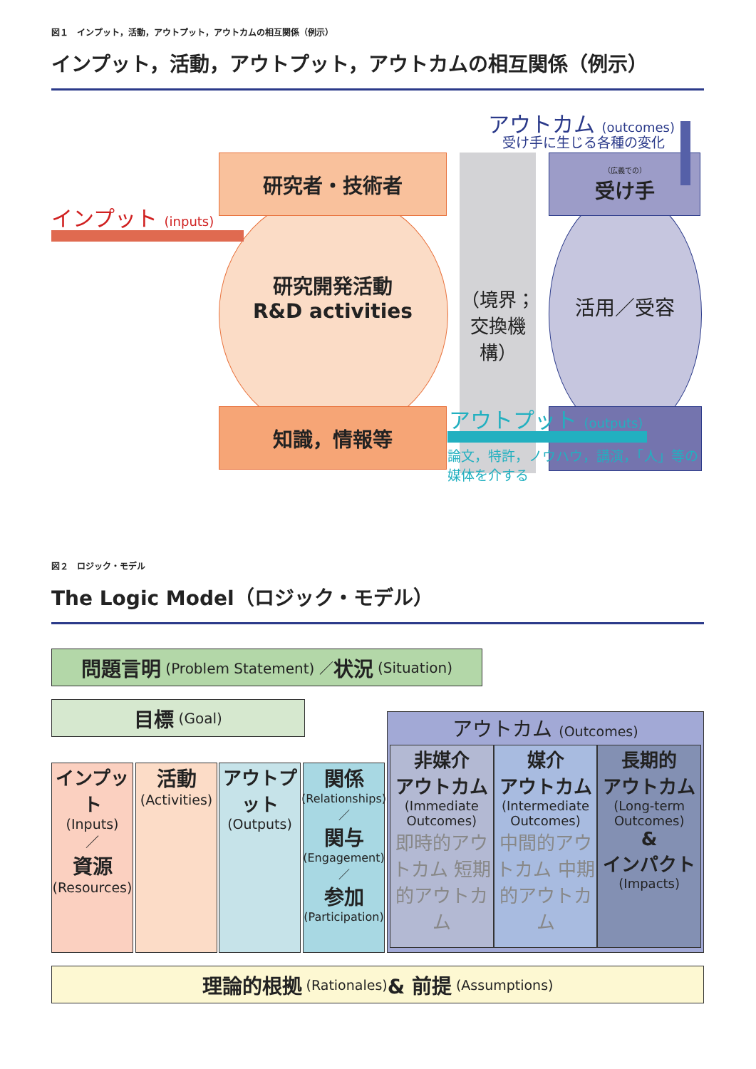図１　インプット，活動，アウトプット，アウトカムの相互関係（例示）
インプット，活動，アウトプット，アウトカムの相互関係（例示）
研究者・技術者 （広義での）
受け手
アウトカム (outcomes)
受け手に生じる各種の変化
インプット (inputs)
研究開発活動
R&D activities
（境界；
交換機構）
活用／受容
知識，情報等 アウトプット (outputs)
論文，特許，ノウハウ，講演，「人」等の
媒体を介する
図２　ロジック・モデル
The Logic Model（ロジック・モデル）
問題言明 (Problem Statement) ／ 状況 (Situation)
目標 (Goal)
インプット
(Inputs)
／
資源
(Resources)
活動
(Activities)
アウトプット
(Outputs)
関係
(Relationships)
／
関与
(Engagement)
／
参加
(Participation)
アウトカム (Outcomes)
非媒介
アウトカム
(Immediate Outcomes)
即時的アウトカム 短期的アウトカム
媒介
アウトカム
(Intermediate Outcomes)
中間的アウトカム 中期的アウトカム
長期的
アウトカム
(Long-term Outcomes)
&
インパクト
(Impacts)
理論的根拠 (Rationales) & 前提 (Assumptions)